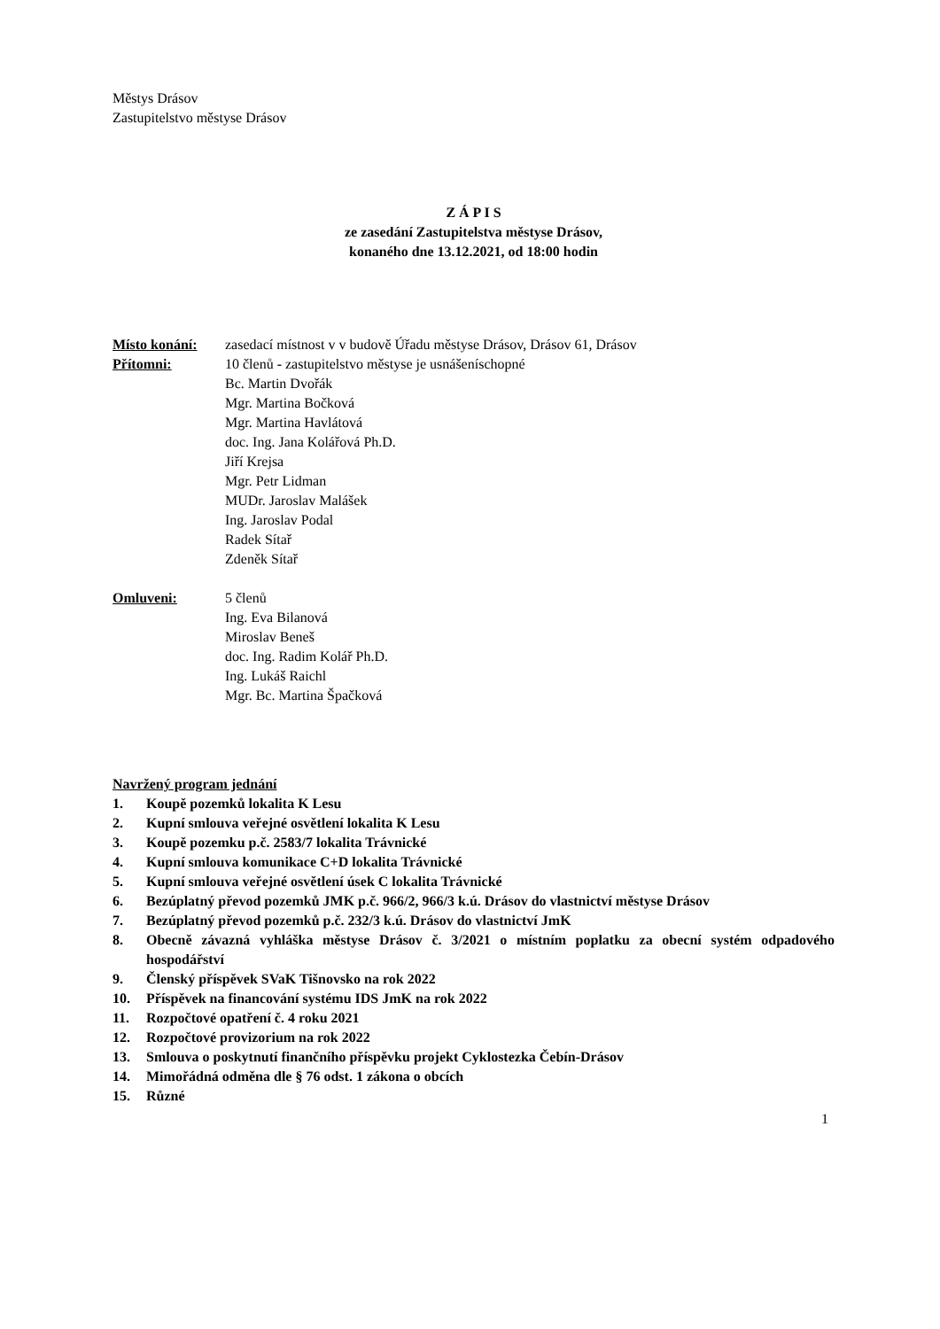Městys Drásov
Zastupitelstvo městyse Drásov
Z Á P I S
ze zasedání Zastupitelstva městyse Drásov,
konaného dne 13.12.2021, od 18:00 hodin
Místo konání: zasedací místnost v v budově Úřadu městyse Drásov, Drásov 61, Drásov
Přítomni: 10 členů - zastupitelstvo městyse je usnášeníschopné
Bc. Martin Dvořák
Mgr. Martina Bočková
Mgr. Martina Havlátová
doc. Ing. Jana Kolářová Ph.D.
Jiří Krejsa
Mgr. Petr Lidman
MUDr. Jaroslav Malášek
Ing. Jaroslav Podal
Radek Sítař
Zdeněk Sítař
Omluveni: 5 členů
Ing. Eva Bilanová
Miroslav Beneš
doc. Ing. Radim Kolář Ph.D.
Ing. Lukáš Raichl
Mgr. Bc. Martina Špačková
Navržený program jednání
1. Koupě pozemků lokalita K Lesu
2. Kupní smlouva veřejné osvětlení lokalita K Lesu
3. Koupě pozemku p.č. 2583/7 lokalita Trávnické
4. Kupní smlouva komunikace C+D lokalita Trávnické
5. Kupní smlouva veřejné osvětlení úsek C lokalita Trávnické
6. Bezúplatný převod pozemků JMK p.č. 966/2, 966/3 k.ú. Drásov do vlastnictví městyse Drásov
7. Bezúplatný převod pozemků p.č. 232/3 k.ú. Drásov do vlastnictví JmK
8. Obecně závazná vyhláška městyse Drásov č. 3/2021 o místním poplatku za obecní systém odpadového hospodářství
9. Členský příspěvek SVaK Tišnovsko na rok 2022
10. Příspěvek na financování systému IDS JmK na rok 2022
11. Rozpočtové opatření č. 4 roku 2021
12. Rozpočtové provizorium na rok 2022
13. Smlouva o poskytnutí finančního příspěvku projekt Cyklostezka Čebín-Drásov
14. Mimořádná odměna dle § 76 odst. 1 zákona o obcích
15. Různé
1